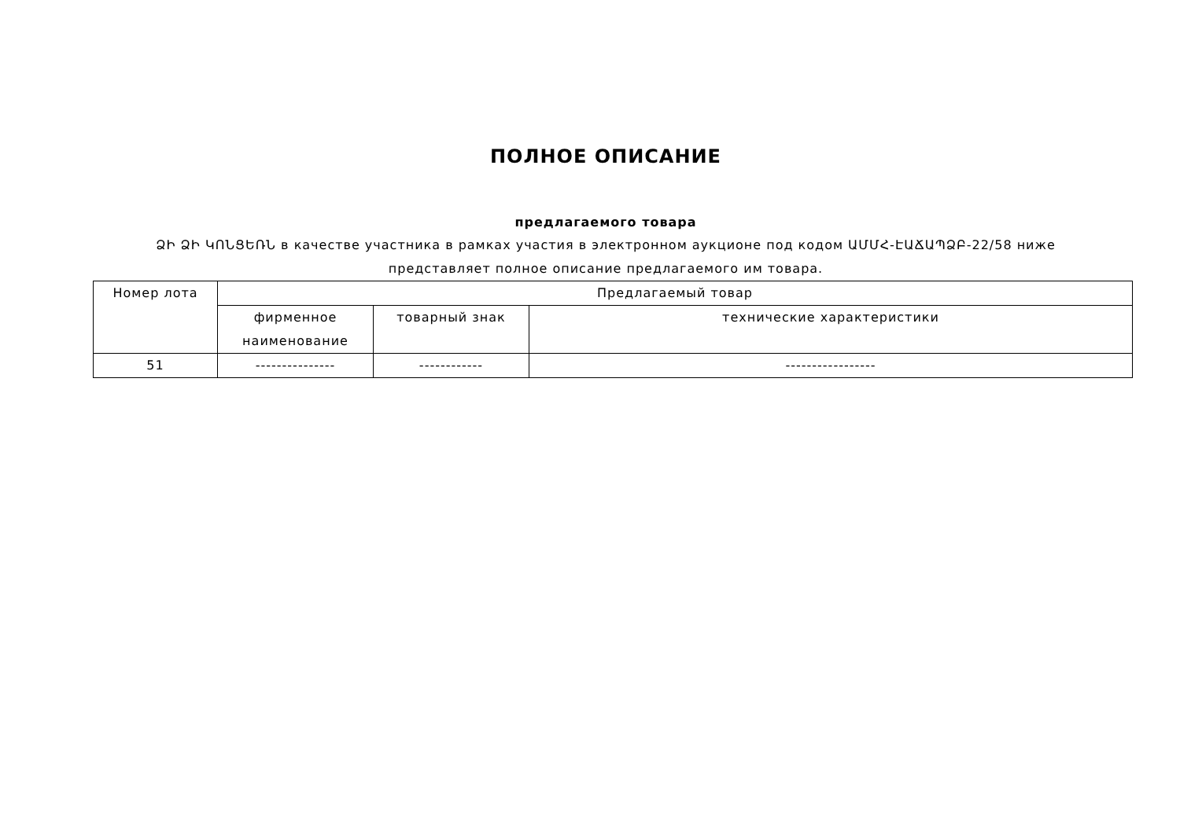ПОЛНОЕ ОПИСАНИЕ
предлагаемого товара
ՁԻ ՁԻ ԿՈՆՑԵՌՆ в качестве участника в рамках участия в электронном аукционе под кодом ԱՄՄՀ-ԷԱՃԱՊՁԲ-22/58 ниже представляет полное описание предлагаемого им товара.
| Номер лота | Предлагаемый товар | | |
| --- | --- | --- | --- |
| | фирменное наименование | товарный знак | технические характеристики |
| 51 | --------------- | ------------ | ----------------- |